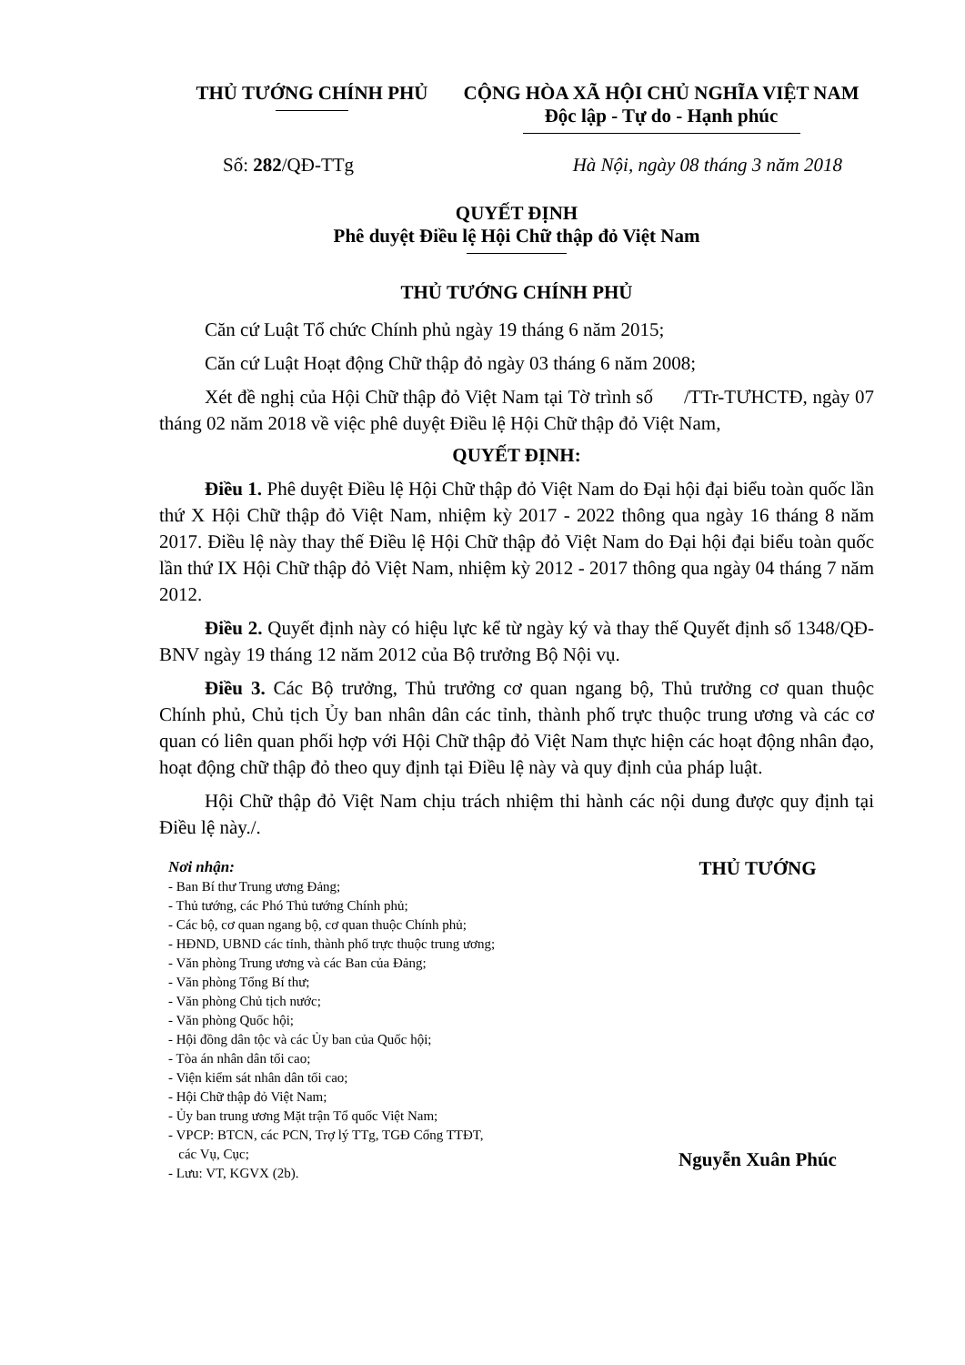THỦ TƯỚNG CHÍNH PHỦ CỘNG HÒA XÃ HỘI CHỦ NGHĨA VIỆT NAM
Độc lập - Tự do - Hạnh phúc
Số: 282/QĐ-TTg Hà Nội, ngày 08 tháng 3 năm 2018
QUYẾT ĐỊNH
Phê duyệt Điều lệ Hội Chữ thập đỏ Việt Nam
THỦ TƯỚNG CHÍNH PHỦ
Căn cứ Luật Tổ chức Chính phủ ngày 19 tháng 6 năm 2015;
Căn cứ Luật Hoạt động Chữ thập đỏ ngày 03 tháng 6 năm 2008;
Xét đề nghị của Hội Chữ thập đỏ Việt Nam tại Tờ trình số /TTr-TƯHCTĐ, ngày 07 tháng 02 năm 2018 về việc phê duyệt Điều lệ Hội Chữ thập đỏ Việt Nam,
QUYẾT ĐỊNH:
Điều 1. Phê duyệt Điều lệ Hội Chữ thập đỏ Việt Nam do Đại hội đại biểu toàn quốc lần thứ X Hội Chữ thập đỏ Việt Nam, nhiệm kỳ 2017 - 2022 thông qua ngày 16 tháng 8 năm 2017. Điều lệ này thay thế Điều lệ Hội Chữ thập đỏ Việt Nam do Đại hội đại biểu toàn quốc lần thứ IX Hội Chữ thập đỏ Việt Nam, nhiệm kỳ 2012 - 2017 thông qua ngày 04 tháng 7 năm 2012.
Điều 2. Quyết định này có hiệu lực kể từ ngày ký và thay thế Quyết định số 1348/QĐ-BNV ngày 19 tháng 12 năm 2012 của Bộ trưởng Bộ Nội vụ.
Điều 3. Các Bộ trưởng, Thủ trưởng cơ quan ngang bộ, Thủ trưởng cơ quan thuộc Chính phủ, Chủ tịch Ủy ban nhân dân các tỉnh, thành phố trực thuộc trung ương và các cơ quan có liên quan phối hợp với Hội Chữ thập đỏ Việt Nam thực hiện các hoạt động nhân đạo, hoạt động chữ thập đỏ theo quy định tại Điều lệ này và quy định của pháp luật.
Hội Chữ thập đỏ Việt Nam chịu trách nhiệm thi hành các nội dung được quy định tại Điều lệ này./.
Nơi nhận:
- Ban Bí thư Trung ương Đảng;
- Thủ tướng, các Phó Thủ tướng Chính phủ;
- Các bộ, cơ quan ngang bộ, cơ quan thuộc Chính phủ;
- HĐND, UBND các tỉnh, thành phố trực thuộc trung ương;
- Văn phòng Trung ương và các Ban của Đảng;
- Văn phòng Tổng Bí thư;
- Văn phòng Chủ tịch nước;
- Văn phòng Quốc hội;
- Hội đồng dân tộc và các Ủy ban của Quốc hội;
- Tòa án nhân dân tối cao;
- Viện kiểm sát nhân dân tối cao;
- Hội Chữ thập đỏ Việt Nam;
- Ủy ban trung ương Mặt trận Tổ quốc Việt Nam;
- VPCP: BTCN, các PCN, Trợ lý TTg, TGĐ Cổng TTĐT,
các Vụ, Cục;
- Lưu: VT, KGVX (2b).
THỦ TƯỚNG
Nguyễn Xuân Phúc